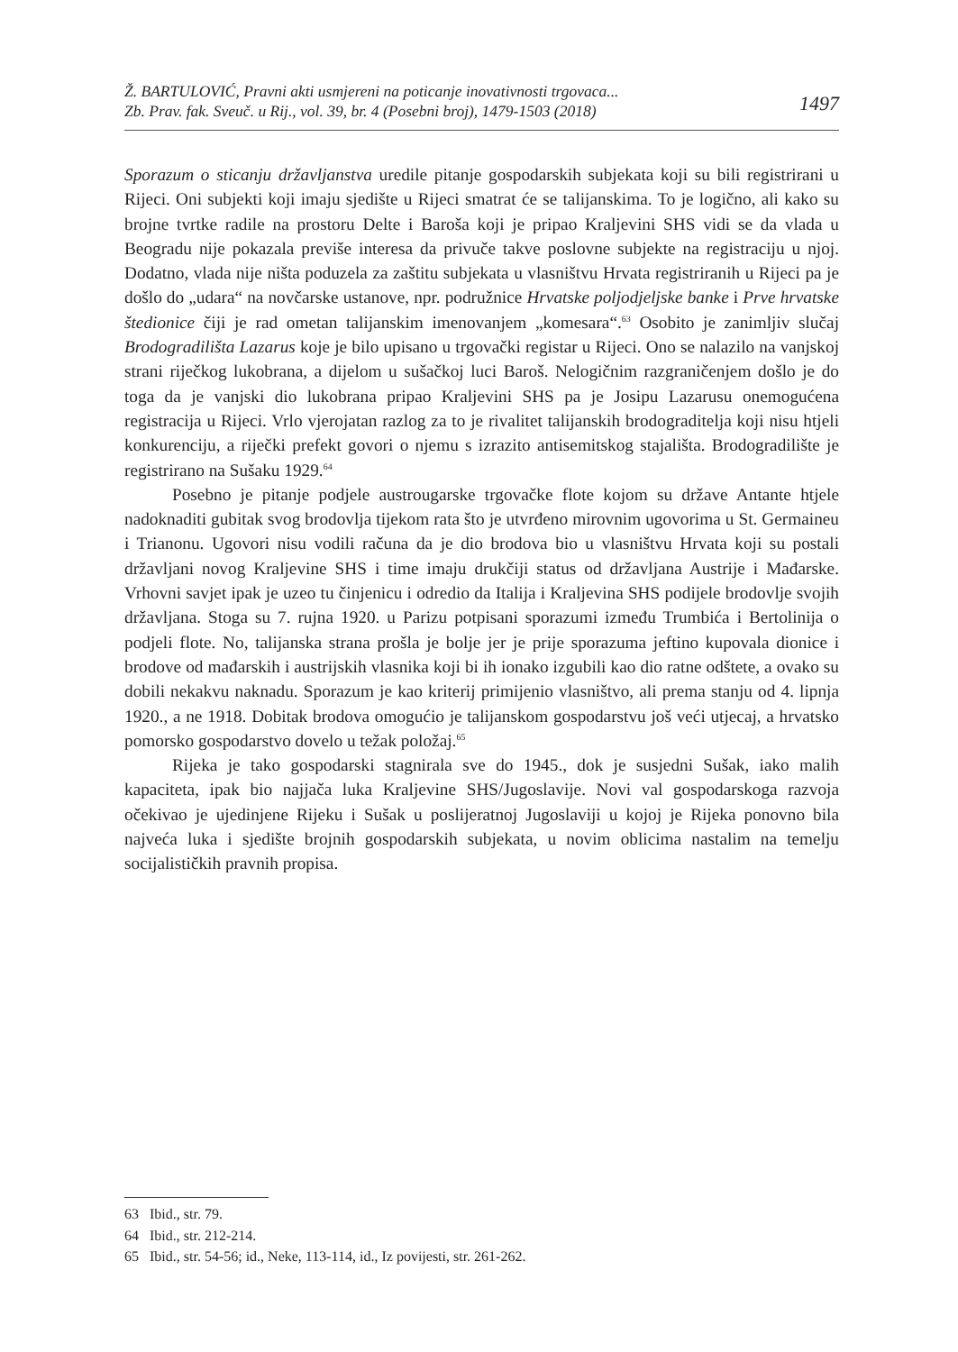Ž. BARTULOVIĆ, Pravni akti usmjereni na poticanje inovativnosti trgovaca...
Zb. Prav. fak. Sveuč. u Rij., vol. 39, br. 4 (Posebni broj), 1479-1503 (2018) 1497
Sporazum o sticanju državljanstva uredile pitanje gospodarskih subjekata koji su bili registrirani u Rijeci. Oni subjekti koji imaju sjedište u Rijeci smatrat će se talijanskima. To je logično, ali kako su brojne tvrtke radile na prostoru Delte i Baroša koji je pripao Kraljevini SHS vidi se da vlada u Beogradu nije pokazala previše interesa da privuče takve poslovne subjekte na registraciju u njoj. Dodatno, vlada nije ništa poduzela za zaštitu subjekata u vlasništvu Hrvata registriranih u Rijeci pa je došlo do „udara“ na novčarske ustanove, npr. podružnice Hrvatske poljodjeljske banke i Prve hrvatske štedionice čiji je rad ometan talijanskim imenovanjem „komesara“.<sup>63</sup> Osobito je zanimljiv slučaj Brodogradilišta Lazarus koje je bilo upisano u trgovački registar u Rijeci. Ono se nalazilo na vanjskoj strani riječkog lukobrana, a dijelom u sušačkoj luci Baroš. Nelogičnim razgraničenjem došlo je do toga da je vanjski dio lukobrana pripao Kraljevini SHS pa je Josipu Lazarusu onemogućena registracija u Rijeci. Vrlo vjerojatan razlog za to je rivalitet talijanskih brodograditelja koji nisu htjeli konkurenciju, a riječki prefekt govori o njemu s izrazito antisemitskog stajališta. Brodogradilište je registrirano na Sušaku 1929.<sup>64</sup>
Posebno je pitanje podjele austrougarske trgovačke flote kojom su države Antante htjele nadoknaditi gubitak svog brodovlja tijekom rata što je utvrđeno mirovnim ugovorima u St. Germaineu i Trianonu. Ugovori nisu vodili računa da je dio brodova bio u vlasništvu Hrvata koji su postali državljani novog Kraljevine SHS i time imaju drukčiji status od državljana Austrije i Mađarske. Vrhovni savjet ipak je uzeo tu činjenicu i odredio da Italija i Kraljevina SHS podijele brodovlje svojih državljana. Stoga su 7. rujna 1920. u Parizu potpisani sporazumi između Trumbića i Bertolinija o podjeli flote. No, talijanska strana prošla je bolje jer je prije sporazuma jeftino kupovala dionice i brodove od mađarskih i austrijskih vlasnika koji bi ih ionako izgubili kao dio ratne odštete, a ovako su dobili nekakvu naknadu. Sporazum je kao kriterij primijenio vlasništvo, ali prema stanju od 4. lipnja 1920., a ne 1918. Dobitak brodova omogućio je talijanskom gospodarstvu još veći utjecaj, a hrvatsko pomorsko gospodarstvo dovelo u težak položaj.<sup>65</sup>
Rijeka je tako gospodarski stagnirala sve do 1945., dok je susjedni Sušak, iako malih kapaciteta, ipak bio najjača luka Kraljevine SHS/Jugoslavije. Novi val gospodarskoga razvoja očekivao je ujedinjene Rijeku i Sušak u poslijeratnoj Jugoslaviji u kojoj je Rijeka ponovno bila najveća luka i sjedište brojnih gospodarskih subjekata, u novim oblicima nastalim na temelju socijalističkih pravnih propisa.
63 Ibid., str. 79.
64 Ibid., str. 212-214.
65 Ibid., str. 54-56; id., Neke, 113-114, id., Iz povijesti, str. 261-262.